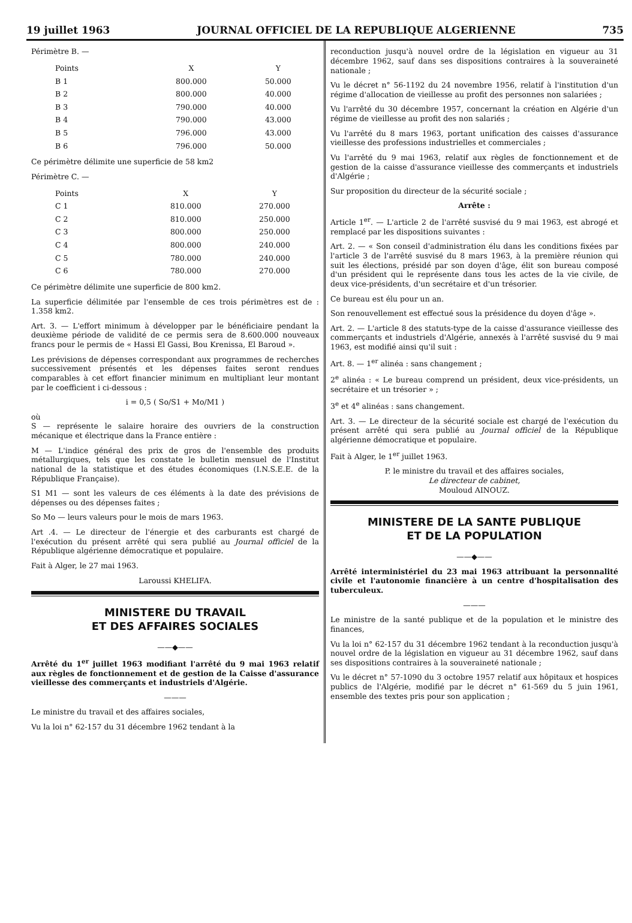19 juillet 1963 JOURNAL OFFICIEL DE LA REPUBLIQUE ALGERIENNE 735
Périmètre B. —
| Points | X | Y |
| --- | --- | --- |
| B 1 | 800.000 | 50.000 |
| B 2 | 800.000 | 40.000 |
| B 3 | 790.000 | 40.000 |
| B 4 | 790.000 | 43.000 |
| B 5 | 796.000 | 43.000 |
| B 6 | 796.000 | 50.000 |
Ce périmètre délimite une superficie de 58 km2
Périmètre C. —
| Points | X | Y |
| --- | --- | --- |
| C 1 | 810.000 | 270.000 |
| C 2 | 810.000 | 250.000 |
| C 3 | 800.000 | 250.000 |
| C 4 | 800.000 | 240.000 |
| C 5 | 780.000 | 240.000 |
| C 6 | 780.000 | 270.000 |
Ce périmètre délimite une superficie de 800 km2.
La superficie délimitée par l'ensemble de ces trois périmètres est de : 1.358 km2.
Art. 3. — L'effort minimum à développer par le bénéficiaire pendant la deuxième période de validité de ce permis sera de 8.600.000 nouveaux francs pour le permis de « Hassi El Gassi, Bou Krenissa, El Baroud ».
Les prévisions de dépenses correspondant aux programmes de recherches successivement présentés et les dépenses faites seront rendues comparables à cet effort financier minimum en multipliant leur montant par le coefficient i ci-dessous :
i = 0,5 ( So/S1 + Mo/M1 )
où
S — représente le salaire horaire des ouvriers de la construction mécanique et électrique dans la France entière :
M — L'indice général des prix de gros de l'ensemble des produits métallurgiques, tels que les constate le bulletin mensuel de l'Institut national de la statistique et des études économiques (I.N.S.E.E. de la République Française).
S1 M1 — sont les valeurs de ces éléments à la date des prévisions de dépenses ou des dépenses faites ;
So Mo — leurs valeurs pour le mois de mars 1963.
Art .4. — Le directeur de l'énergie et des carburants est chargé de l'exécution du présent arrêté qui sera publié au Journal officiel de la République algérienne démocratique et populaire.
Fait à Alger, le 27 mai 1963.
Laroussi KHELIFA.
MINISTERE DU TRAVAIL
ET DES AFFAIRES SOCIALES
——◆——
Arrêté du 1<sup>er</sup> juillet 1963 modifiant l'arrêté du 9 mai 1963 relatif aux règles de fonctionnement et de gestion de la Caisse d'assurance vieillesse des commerçants et industriels d'Algérie.
———
Le ministre du travail et des affaires sociales,
Vu la loi n° 62-157 du 31 décembre 1962 tendant à la
reconduction jusqu'à nouvel ordre de la législation en vigueur au 31 décembre 1962, sauf dans ses dispositions contraires à la souveraineté nationale ;
Vu le décret n° 56-1192 du 24 novembre 1956, relatif à l'institution d'un régime d'allocation de vieillesse au profit des personnes non salariées ;
Vu l'arrêté du 30 décembre 1957, concernant la création en Algérie d'un régime de vieillesse au profit des non salariés ;
Vu l'arrêté du 8 mars 1963, portant unification des caisses d'assurance vieillesse des professions industrielles et commerciales ;
Vu l'arrêté du 9 mai 1963, relatif aux règles de fonctionnement et de gestion de la caisse d'assurance vieillesse des commerçants et industriels d'Algérie ;
Sur proposition du directeur de la sécurité sociale ;
Arrête :
Article 1<sup>er</sup>. — L'article 2 de l'arrêté susvisé du 9 mai 1963, est abrogé et remplacé par les dispositions suivantes :
Art. 2. — « Son conseil d'administration élu dans les conditions fixées par l'article 3 de l'arrêté susvisé du 8 mars 1963, à la première réunion qui suit les élections, présidé par son doyen d'âge, élit son bureau composé d'un président qui le représente dans tous les actes de la vie civile, de deux vice-présidents, d'un secrétaire et d'un trésorier.
Ce bureau est élu pour un an.
Son renouvellement est effectué sous la présidence du doyen d'âge ».
Art. 2. — L'article 8 des statuts-type de la caisse d'assurance vieillesse des commerçants et industriels d'Algérie, annexés à l'arrêté susvisé du 9 mai 1963, est modifié ainsi qu'il suit :
Art. 8. — 1<sup>er</sup> alinéa : sans changement ;
2<sup>e</sup> alinéa : « Le bureau comprend un président, deux vice-présidents, un secrétaire et un trésorier » ;
3<sup>e</sup> et 4<sup>e</sup> alinéas : sans changement.
Art. 3. — Le directeur de la sécurité sociale est chargé de l'exécution du présent arrêté qui sera publié au Journal officiel de la République algérienne démocratique et populaire.
Fait à Alger, le 1<sup>er</sup> juillet 1963.
P. le ministre du travail et des affaires sociales,
Le directeur de cabinet,
Mouloud AINOUZ.
MINISTERE DE LA SANTE PUBLIQUE
ET DE LA POPULATION
——◆——
Arrêté interministériel du 23 mai 1963 attribuant la personnalité civile et l'autonomie financière à un centre d'hospitalisation des tuberculeux.
———
Le ministre de la santé publique et de la population et le ministre des finances,
Vu la loi n° 62-157 du 31 décembre 1962 tendant à la reconduction jusqu'à nouvel ordre de la législation en vigueur au 31 décembre 1962, sauf dans ses dispositions contraires à la souveraineté nationale ;
Vu le décret n° 57-1090 du 3 octobre 1957 relatif aux hôpitaux et hospices publics de l'Algérie, modifié par le décret n° 61-569 du 5 juin 1961, ensemble des textes pris pour son application ;